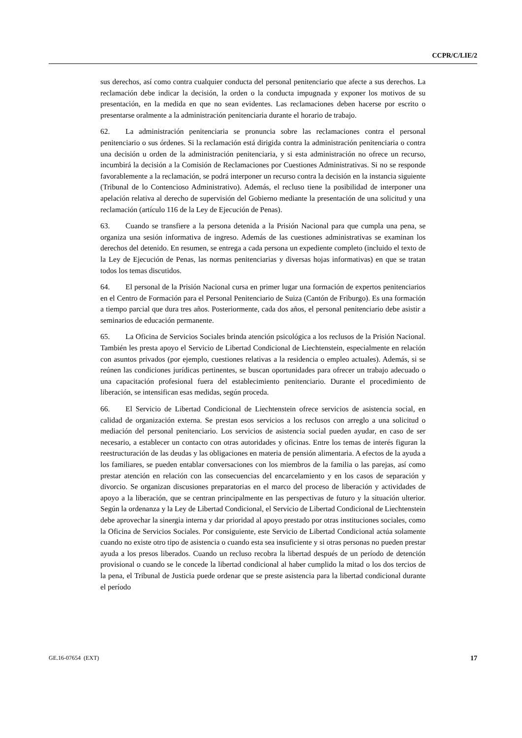CCPR/C/LIE/2
sus derechos, así como contra cualquier conducta del personal penitenciario que afecte a sus derechos. La reclamación debe indicar la decisión, la orden o la conducta impugnada y exponer los motivos de su presentación, en la medida en que no sean evidentes. Las reclamaciones deben hacerse por escrito o presentarse oralmente a la administración penitenciaria durante el horario de trabajo.
62. La administración penitenciaria se pronuncia sobre las reclamaciones contra el personal penitenciario o sus órdenes. Si la reclamación está dirigida contra la administración penitenciaria o contra una decisión u orden de la administración penitenciaria, y si esta administración no ofrece un recurso, incumbirá la decisión a la Comisión de Reclamaciones por Cuestiones Administrativas. Si no se responde favorablemente a la reclamación, se podrá interponer un recurso contra la decisión en la instancia siguiente (Tribunal de lo Contencioso Administrativo). Además, el recluso tiene la posibilidad de interponer una apelación relativa al derecho de supervisión del Gobierno mediante la presentación de una solicitud y una reclamación (artículo 116 de la Ley de Ejecución de Penas).
63. Cuando se transfiere a la persona detenida a la Prisión Nacional para que cumpla una pena, se organiza una sesión informativa de ingreso. Además de las cuestiones administrativas se examinan los derechos del detenido. En resumen, se entrega a cada persona un expediente completo (incluido el texto de la Ley de Ejecución de Penas, las normas penitenciarias y diversas hojas informativas) en que se tratan todos los temas discutidos.
64. El personal de la Prisión Nacional cursa en primer lugar una formación de expertos penitenciarios en el Centro de Formación para el Personal Penitenciario de Suiza (Cantón de Friburgo). Es una formación a tiempo parcial que dura tres años. Posteriormente, cada dos años, el personal penitenciario debe asistir a seminarios de educación permanente.
65. La Oficina de Servicios Sociales brinda atención psicológica a los reclusos de la Prisión Nacional. También les presta apoyo el Servicio de Libertad Condicional de Liechtenstein, especialmente en relación con asuntos privados (por ejemplo, cuestiones relativas a la residencia o empleo actuales). Además, si se reúnen las condiciones jurídicas pertinentes, se buscan oportunidades para ofrecer un trabajo adecuado o una capacitación profesional fuera del establecimiento penitenciario. Durante el procedimiento de liberación, se intensifican esas medidas, según proceda.
66. El Servicio de Libertad Condicional de Liechtenstein ofrece servicios de asistencia social, en calidad de organización externa. Se prestan esos servicios a los reclusos con arreglo a una solicitud o mediación del personal penitenciario. Los servicios de asistencia social pueden ayudar, en caso de ser necesario, a establecer un contacto con otras autoridades y oficinas. Entre los temas de interés figuran la reestructuración de las deudas y las obligaciones en materia de pensión alimentaria. A efectos de la ayuda a los familiares, se pueden entablar conversaciones con los miembros de la familia o las parejas, así como prestar atención en relación con las consecuencias del encarcelamiento y en los casos de separación y divorcio. Se organizan discusiones preparatorias en el marco del proceso de liberación y actividades de apoyo a la liberación, que se centran principalmente en las perspectivas de futuro y la situación ulterior. Según la ordenanza y la Ley de Libertad Condicional, el Servicio de Libertad Condicional de Liechtenstein debe aprovechar la sinergia interna y dar prioridad al apoyo prestado por otras instituciones sociales, como la Oficina de Servicios Sociales. Por consiguiente, este Servicio de Libertad Condicional actúa solamente cuando no existe otro tipo de asistencia o cuando esta sea insuficiente y si otras personas no pueden prestar ayuda a los presos liberados. Cuando un recluso recobra la libertad después de un período de detención provisional o cuando se le concede la libertad condicional al haber cumplido la mitad o los dos tercios de la pena, el Tribunal de Justicia puede ordenar que se preste asistencia para la libertad condicional durante el período
GE.16-07654 (EXT) 17